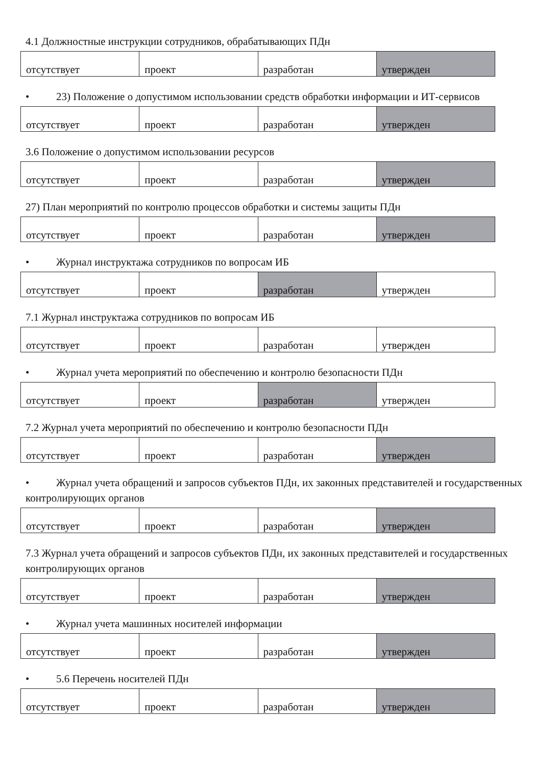4.1 Должностные инструкции сотрудников, обрабатывающих ПДн
| отсутствует | проект | разработан | утвержден |
• 23) Положение о допустимом использовании средств обработки информации и ИТ-сервисов
| отсутствует | проект | разработан | утвержден |
3.6 Положение о допустимом использовании ресурсов
| отсутствует | проект | разработан | утвержден |
27) План мероприятий по контролю процессов обработки и системы защиты ПДн
| отсутствует | проект | разработан | утвержден |
• Журнал инструктажа сотрудников по вопросам ИБ
| отсутствует | проект | разработан | утвержден |
7.1 Журнал инструктажа сотрудников по вопросам ИБ
| отсутствует | проект | разработан | утвержден |
• Журнал учета мероприятий по обеспечению и контролю безопасности ПДн
| отсутствует | проект | разработан | утвержден |
7.2 Журнал учета мероприятий по обеспечению и контролю безопасности ПДн
| отсутствует | проект | разработан | утвержден |
• Журнал учета обращений и запросов субъектов ПДн, их законных представителей и государственных контролирующих органов
| отсутствует | проект | разработан | утвержден |
7.3 Журнал учета обращений и запросов субъектов ПДн, их законных представителей и государственных контролирующих органов
| отсутствует | проект | разработан | утвержден |
• Журнал учета машинных носителей информации
| отсутствует | проект | разработан | утвержден |
• 5.6 Перечень носителей ПДн
| отсутствует | проект | разработан | утвержден |